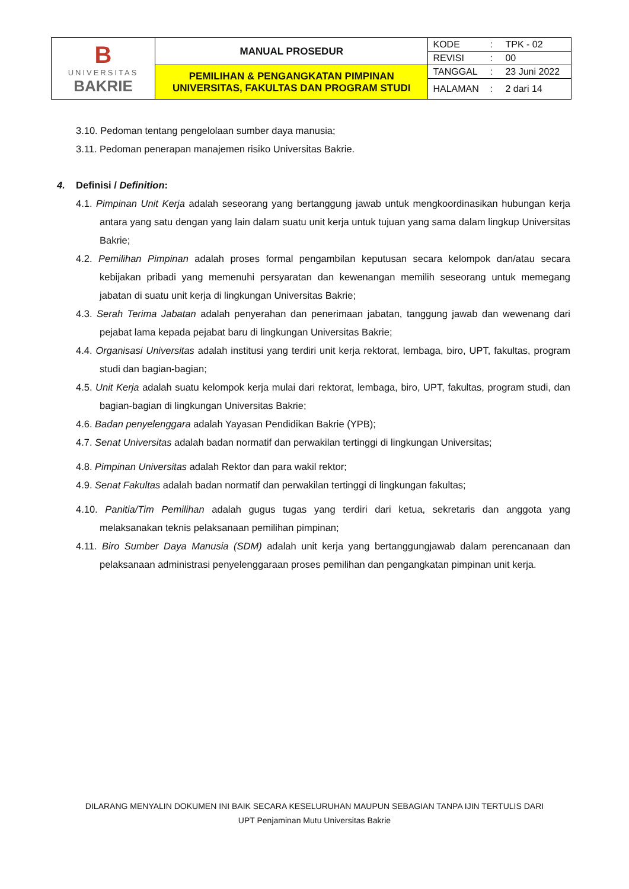| B UNIVERSITAS BAKRIE | MANUAL PROSEDUR | KODE | : | TPK - 02 |
| | | REVISI | : | 00 |
| | PEMILIHAN & PENGANGKATAN PIMPINAN UNIVERSITAS, FAKULTAS DAN PROGRAM STUDI | TANGGAL | : | 23 Juni 2022 |
| | | HALAMAN | : | 2 dari 14 |
3.10. Pedoman tentang pengelolaan sumber daya manusia;
3.11. Pedoman penerapan manajemen risiko Universitas Bakrie.
4. Definisi / Definition:
4.1. Pimpinan Unit Kerja adalah seseorang yang bertanggung jawab untuk mengkoordinasikan hubungan kerja antara yang satu dengan yang lain dalam suatu unit kerja untuk tujuan yang sama dalam lingkup Universitas Bakrie;
4.2. Pemilihan Pimpinan adalah proses formal pengambilan keputusan secara kelompok dan/atau secara kebijakan pribadi yang memenuhi persyaratan dan kewenangan memilih seseorang untuk memegang jabatan di suatu unit kerja di lingkungan Universitas Bakrie;
4.3. Serah Terima Jabatan adalah penyerahan dan penerimaan jabatan, tanggung jawab dan wewenang dari pejabat lama kepada pejabat baru di lingkungan Universitas Bakrie;
4.4. Organisasi Universitas adalah institusi yang terdiri unit kerja rektorat, lembaga, biro, UPT, fakultas, program studi dan bagian-bagian;
4.5. Unit Kerja adalah suatu kelompok kerja mulai dari rektorat, lembaga, biro, UPT, fakultas, program studi, dan bagian-bagian di lingkungan Universitas Bakrie;
4.6. Badan penyelenggara adalah Yayasan Pendidikan Bakrie (YPB);
4.7. Senat Universitas adalah badan normatif dan perwakilan tertinggi di lingkungan Universitas;
4.8. Pimpinan Universitas adalah Rektor dan para wakil rektor;
4.9. Senat Fakultas adalah badan normatif dan perwakilan tertinggi di lingkungan fakultas;
4.10. Panitia/Tim Pemilihan adalah gugus tugas yang terdiri dari ketua, sekretaris dan anggota yang melaksanakan teknis pelaksanaan pemilihan pimpinan;
4.11. Biro Sumber Daya Manusia (SDM) adalah unit kerja yang bertanggungjawab dalam perencanaan dan pelaksanaan administrasi penyelenggaraan proses pemilihan dan pengangkatan pimpinan unit kerja.
DILARANG MENYALIN DOKUMEN INI BAIK SECARA KESELURUHAN MAUPUN SEBAGIAN TANPA IJIN TERTULIS DARI
UPT Penjaminan Mutu Universitas Bakrie